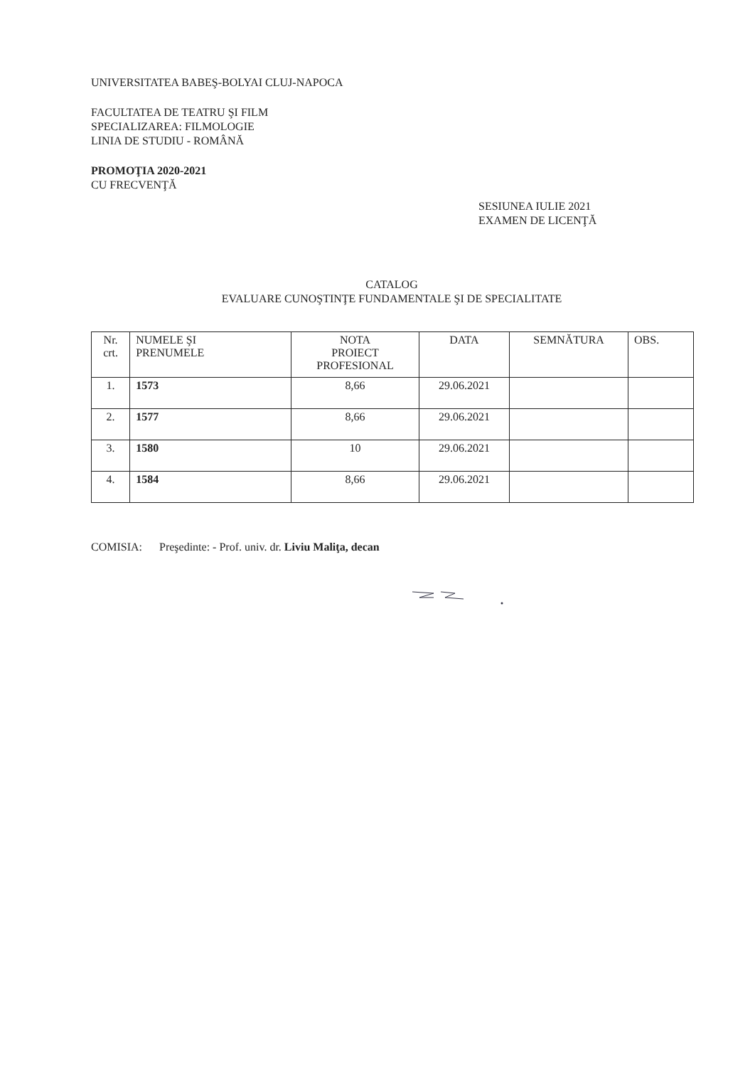UNIVERSITATEA BABEŞ-BOLYAI CLUJ-NAPOCA
FACULTATEA DE TEATRU ŞI FILM
SPECIALIZAREA: FILMOLOGIE
LINIA DE STUDIU - ROMÂNĂ
PROMOŢIA 2020-2021
CU FRECVENŢĂ
SESIUNEA IULIE 2021
EXAMEN DE LICENŢĂ
CATALOG
EVALUARE CUNOŞTINŢE FUNDAMENTALE ŞI DE SPECIALITATE
| Nr. crt. | NUMELE ŞI PRENUMELE | NOTA PROIECT PROFESIONAL | DATA | SEMNĂTURA | OBS. |
| --- | --- | --- | --- | --- | --- |
| 1. | 1573 | 8,66 | 29.06.2021 | | |
| 2. | 1577 | 8,66 | 29.06.2021 | | |
| 3. | 1580 | 10 | 29.06.2021 | | |
| 4. | 1584 | 8,66 | 29.06.2021 | | |
COMISIA: Preşedinte: - Prof. univ. dr. Liviu Maliţa, decan